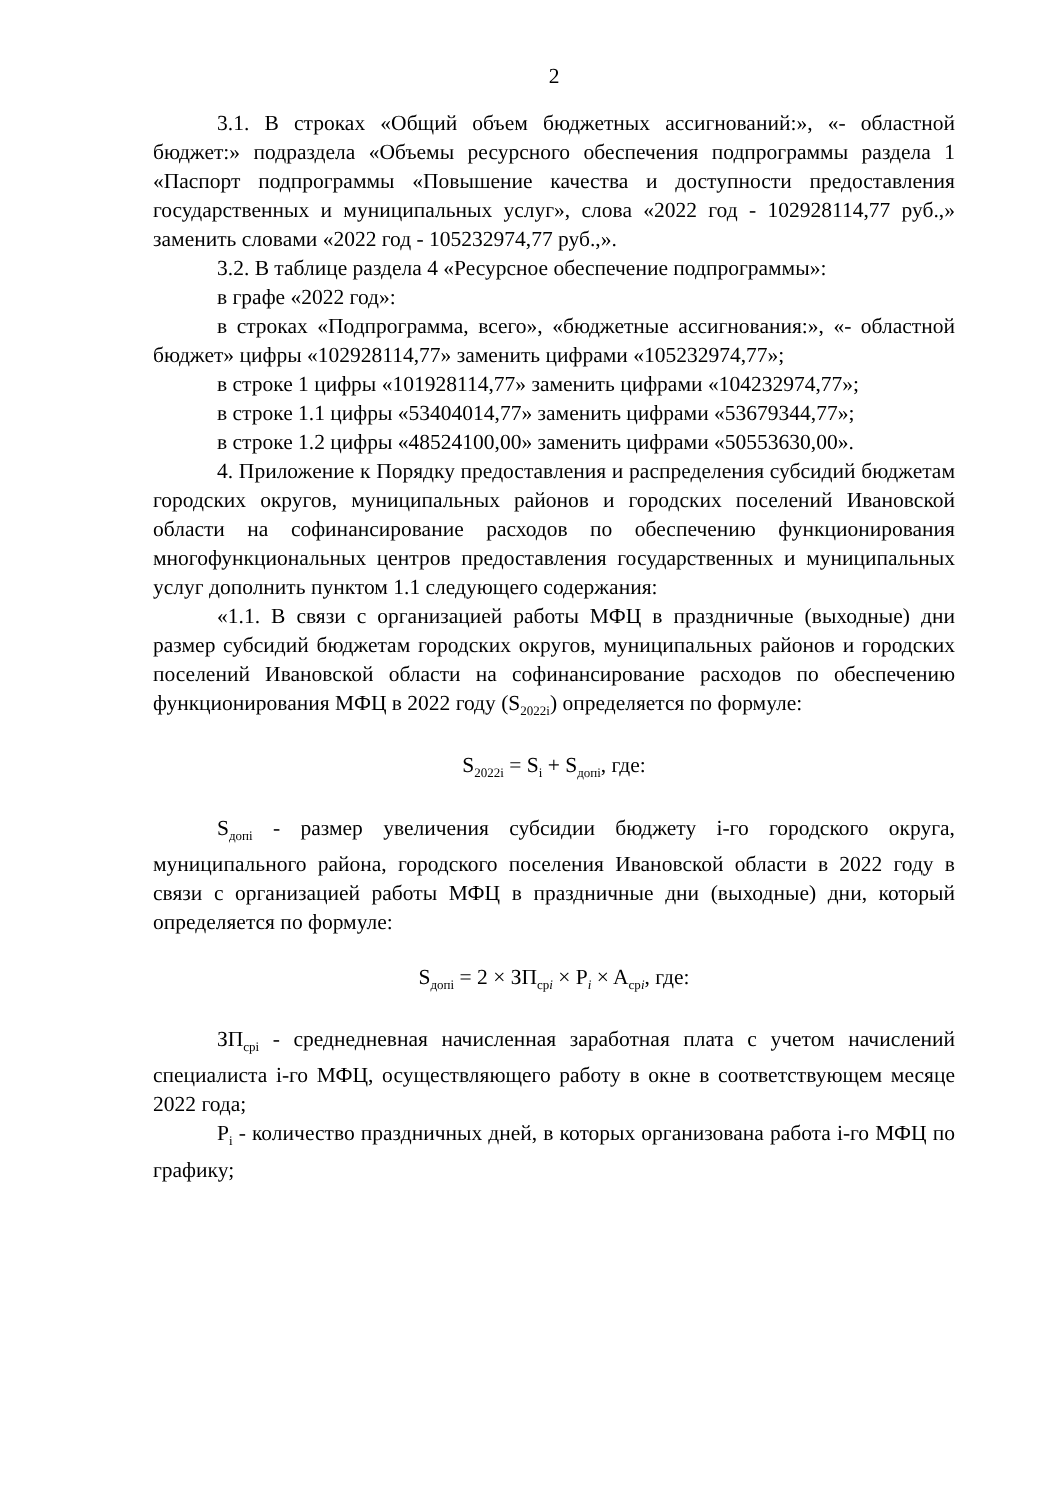2
3.1. В строках «Общий объем бюджетных ассигнований:», «- областной бюджет:» подраздела «Объемы ресурсного обеспечения подпрограммы раздела 1 «Паспорт подпрограммы «Повышение качества и доступности предоставления государственных и муниципальных услуг», слова «2022 год - 102928114,77 руб.,» заменить словами «2022 год - 105232974,77 руб.,».
3.2. В таблице раздела 4 «Ресурсное обеспечение подпрограммы»:
в графе «2022 год»:
в строках «Подпрограмма, всего», «бюджетные ассигнования:», «- областной бюджет» цифры «102928114,77» заменить цифрами «105232974,77»;
в строке 1 цифры «101928114,77» заменить цифрами «104232974,77»;
в строке 1.1 цифры «53404014,77» заменить цифрами «53679344,77»;
в строке 1.2 цифры «48524100,00» заменить цифрами «50553630,00».
4. Приложение к Порядку предоставления и распределения субсидий бюджетам городских округов, муниципальных районов и городских поселений Ивановской области на софинансирование расходов по обеспечению функционирования многофункциональных центров предоставления государственных и муниципальных услуг дополнить пунктом 1.1 следующего содержания:
«1.1. В связи с организацией работы МФЦ в праздничные (выходные) дни размер субсидий бюджетам городских округов, муниципальных районов и городских поселений Ивановской области на софинансирование расходов по обеспечению функционирования МФЦ в 2022 году (S<sub>2022i</sub>) определяется по формуле:
S<sub>2022i</sub> = S<sub>i</sub> + S<sub>допi</sub>, где:
S<sub>допi</sub> - размер увеличения субсидии бюджету i-го городского округа, муниципального района, городского поселения Ивановской области в 2022 году в связи с организацией работы МФЦ в праздничные дни (выходные) дни, который определяется по формуле:
S<sub>допi</sub> = 2 × ЗП<sub>срi</sub> × P<sub>i</sub> × A<sub>срi</sub>, где:
ЗП<sub>срi</sub> - среднедневная начисленная заработная плата с учетом начислений специалиста i-го МФЦ, осуществляющего работу в окне в соответствующем месяце 2022 года;
P<sub>i</sub> - количество праздничных дней, в которых организована работа i-го МФЦ по графику;